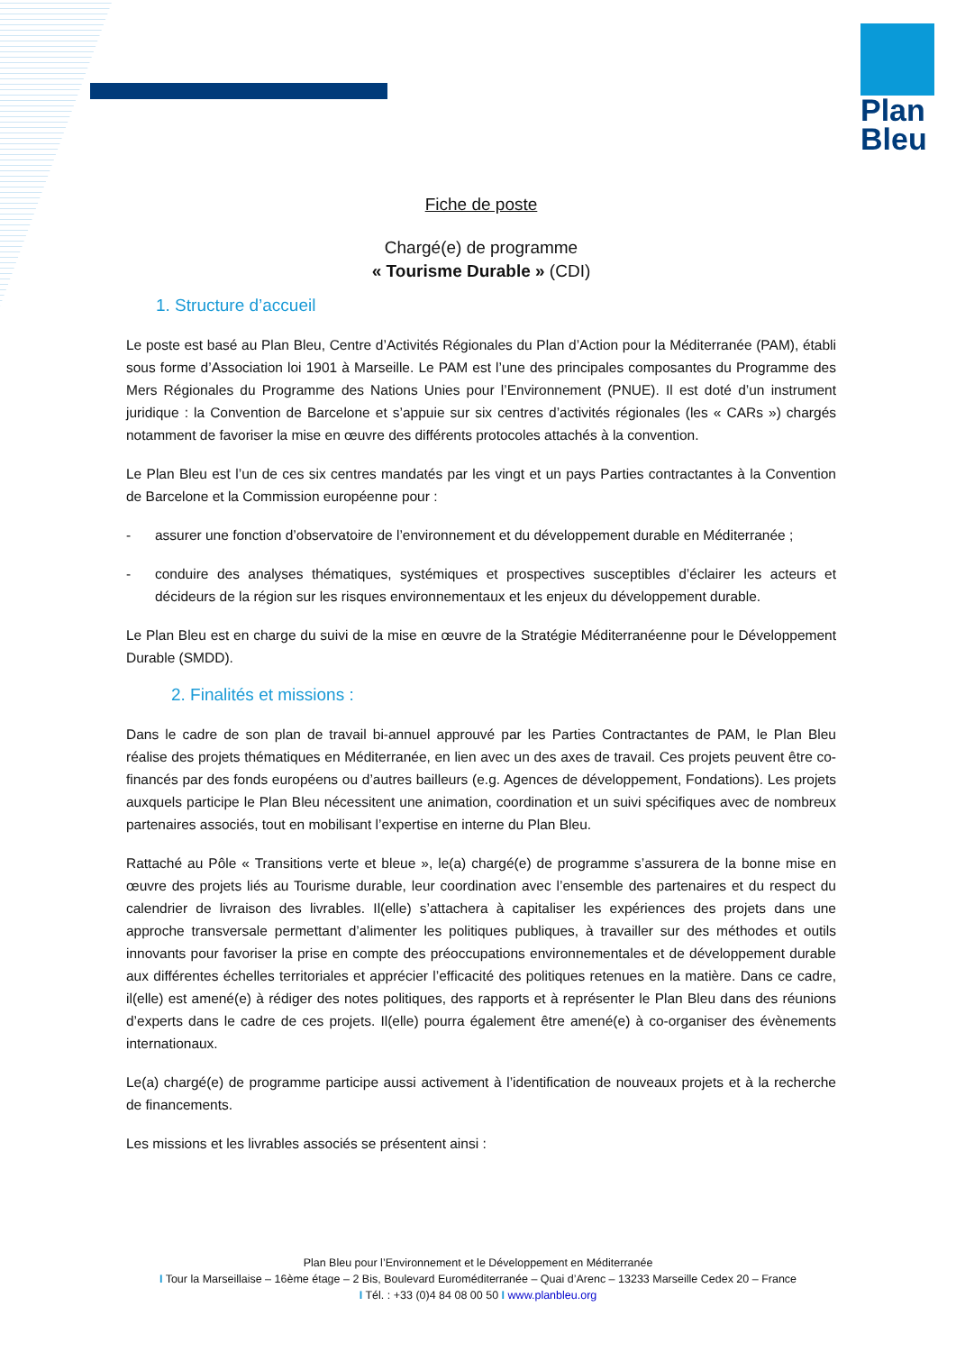Plan Bleu
Fiche de poste
Chargé(e) de programme
« Tourisme Durable » (CDI)
1. Structure d’accueil
Le poste est basé au Plan Bleu, Centre d’Activités Régionales du Plan d’Action pour la Méditerranée (PAM), établi sous forme d’Association loi 1901 à Marseille. Le PAM est l’une des principales composantes du Programme des Mers Régionales du Programme des Nations Unies pour l’Environnement (PNUE). Il est doté d’un instrument juridique : la Convention de Barcelone et s’appuie sur six centres d’activités régionales (les « CARs ») chargés notamment de favoriser la mise en œuvre des différents protocoles attachés à la convention.
Le Plan Bleu est l’un de ces six centres mandatés par les vingt et un pays Parties contractantes à la Convention de Barcelone et la Commission européenne pour :
- assurer une fonction d’observatoire de l’environnement et du développement durable en Méditerranée ;
- conduire des analyses thématiques, systémiques et prospectives susceptibles d’éclairer les acteurs et décideurs de la région sur les risques environnementaux et les enjeux du développement durable.
Le Plan Bleu est en charge du suivi de la mise en œuvre de la Stratégie Méditerranéenne pour le Développement Durable (SMDD).
2. Finalités et missions :
Dans le cadre de son plan de travail bi-annuel approuvé par les Parties Contractantes de PAM, le Plan Bleu réalise des projets thématiques en Méditerranée, en lien avec un des axes de travail. Ces projets peuvent être co-financés par des fonds européens ou d’autres bailleurs (e.g. Agences de développement, Fondations). Les projets auxquels participe le Plan Bleu nécessitent une animation, coordination et un suivi spécifiques avec de nombreux partenaires associés, tout en mobilisant l’expertise en interne du Plan Bleu.
Rattaché au Pôle « Transitions verte et bleue », le(a) chargé(e) de programme s’assurera de la bonne mise en œuvre des projets liés au Tourisme durable, leur coordination avec l’ensemble des partenaires et du respect du calendrier de livraison des livrables. Il(elle) s’attachera à capitaliser les expériences des projets dans une approche transversale permettant d’alimenter les politiques publiques, à travailler sur des méthodes et outils innovants pour favoriser la prise en compte des préoccupations environnementales et de développement durable aux différentes échelles territoriales et apprécier l’efficacité des politiques retenues en la matière. Dans ce cadre, il(elle) est amené(e) à rédiger des notes politiques, des rapports et à représenter le Plan Bleu dans des réunions d’experts dans le cadre de ces projets. Il(elle) pourra également être amené(e) à co-organiser des évènements internationaux.
Le(a) chargé(e) de programme participe aussi activement à l’identification de nouveaux projets et à la recherche de financements.
Les missions et les livrables associés se présentent ainsi :
Plan Bleu pour l’Environnement et le Développement en Méditerranée
I Tour la Marseillaise – 16ème étage – 2 Bis, Boulevard Euroméditerranée – Quai d’Arenc – 13233 Marseille Cedex 20 – France
I Tél. : +33 (0)4 84 08 00 50 I www.planbleu.org